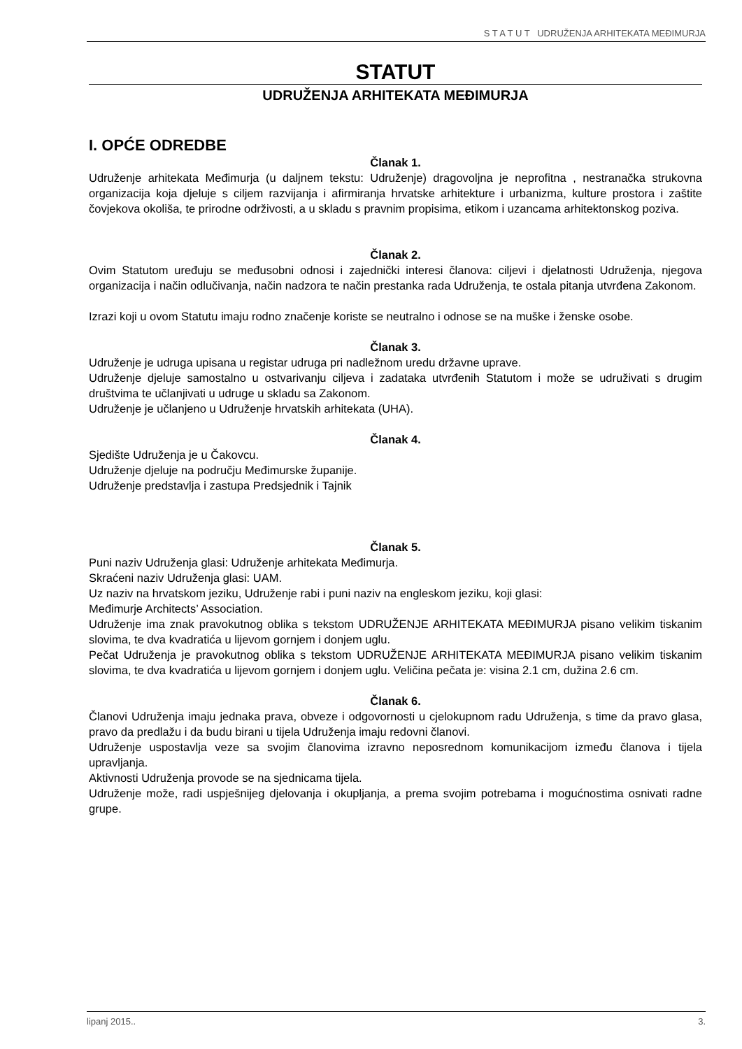S T A T U T UDRUŽENJA ARHITEKATA MEĐIMURJA
STATUT
UDRUŽENJA ARHITEKATA MEĐIMURJA
I. OPĆE ODREDBE
Članak 1.
Udruženje arhitekata Međimurja (u daljnem tekstu: Udruženje) dragovoljna je neprofitna , nestranačka strukovna organizacija koja djeluje s ciljem razvijanja i afirmiranja hrvatske arhitekture i urbanizma, kulture prostora i zaštite čovjekova okoliša, te prirodne održivosti, a u skladu s pravnim propisima, etikom i uzancama arhitektonskog poziva.
Članak 2.
Ovim Statutom uređuju se međusobni odnosi i zajednički interesi članova: ciljevi i djelatnosti Udruženja, njegova organizacija i način odlučivanja, način nadzora te način prestanka rada Udruženja, te ostala pitanja utvrđena Zakonom.
Izrazi koji u ovom Statutu imaju rodno značenje koriste se neutralno i odnose se na muške i ženske osobe.
Članak 3.
Udruženje je udruga upisana u registar udruga pri nadležnom uredu državne uprave.
Udruženje djeluje samostalno u ostvarivanju ciljeva i zadataka utvrđenih Statutom i može se udruživati s drugim društvima te učlanjivati u udruge u skladu sa Zakonom.
Udruženje je učlanjeno u Udruženje hrvatskih arhitekata (UHA).
Članak 4.
Sjedište Udruženja je u Čakovcu.
Udruženje djeluje na području Međimurske županije.
Udruženje predstavlja i zastupa Predsjednik i Tajnik
Članak 5.
Puni naziv Udruženja glasi: Udruženje arhitekata Međimurja.
Skraćeni naziv Udruženja glasi: UAM.
Uz naziv na hrvatskom jeziku, Udruženje rabi i puni naziv na engleskom jeziku, koji glasi:
Međimurje Architects’ Association.
Udruženje ima znak pravokutnog oblika s tekstom UDRUŽENJE ARHITEKATA MEĐIMURJA pisano velikim tiskanim slovima, te dva kvadratića u lijevom gornjem i donjem uglu.
Pečat Udruženja je pravokutnog oblika s tekstom UDRUŽENJE ARHITEKATA MEĐIMURJA pisano velikim tiskanim slovima, te dva kvadratića u lijevom gornjem i donjem uglu. Veličina pečata je: visina 2.1 cm, dužina 2.6 cm.
Članak 6.
Članovi Udruženja imaju jednaka prava, obveze i odgovornosti u cjelokupnom radu Udruženja, s time da pravo glasa, pravo da predlažu i da budu birani u tijela Udruženja imaju redovni članovi.
Udruženje uspostavlja veze sa svojim članovima izravno neposrednom komunikacijom između članova i tijela upravljanja.
Aktivnosti Udruženja provode se na sjednicama tijela.
Udruženje može, radi uspješnijeg djelovanja i okupljanja, a prema svojim potrebama i mogućnostima osnivati radne grupe.
lipanj 2015.. 3.